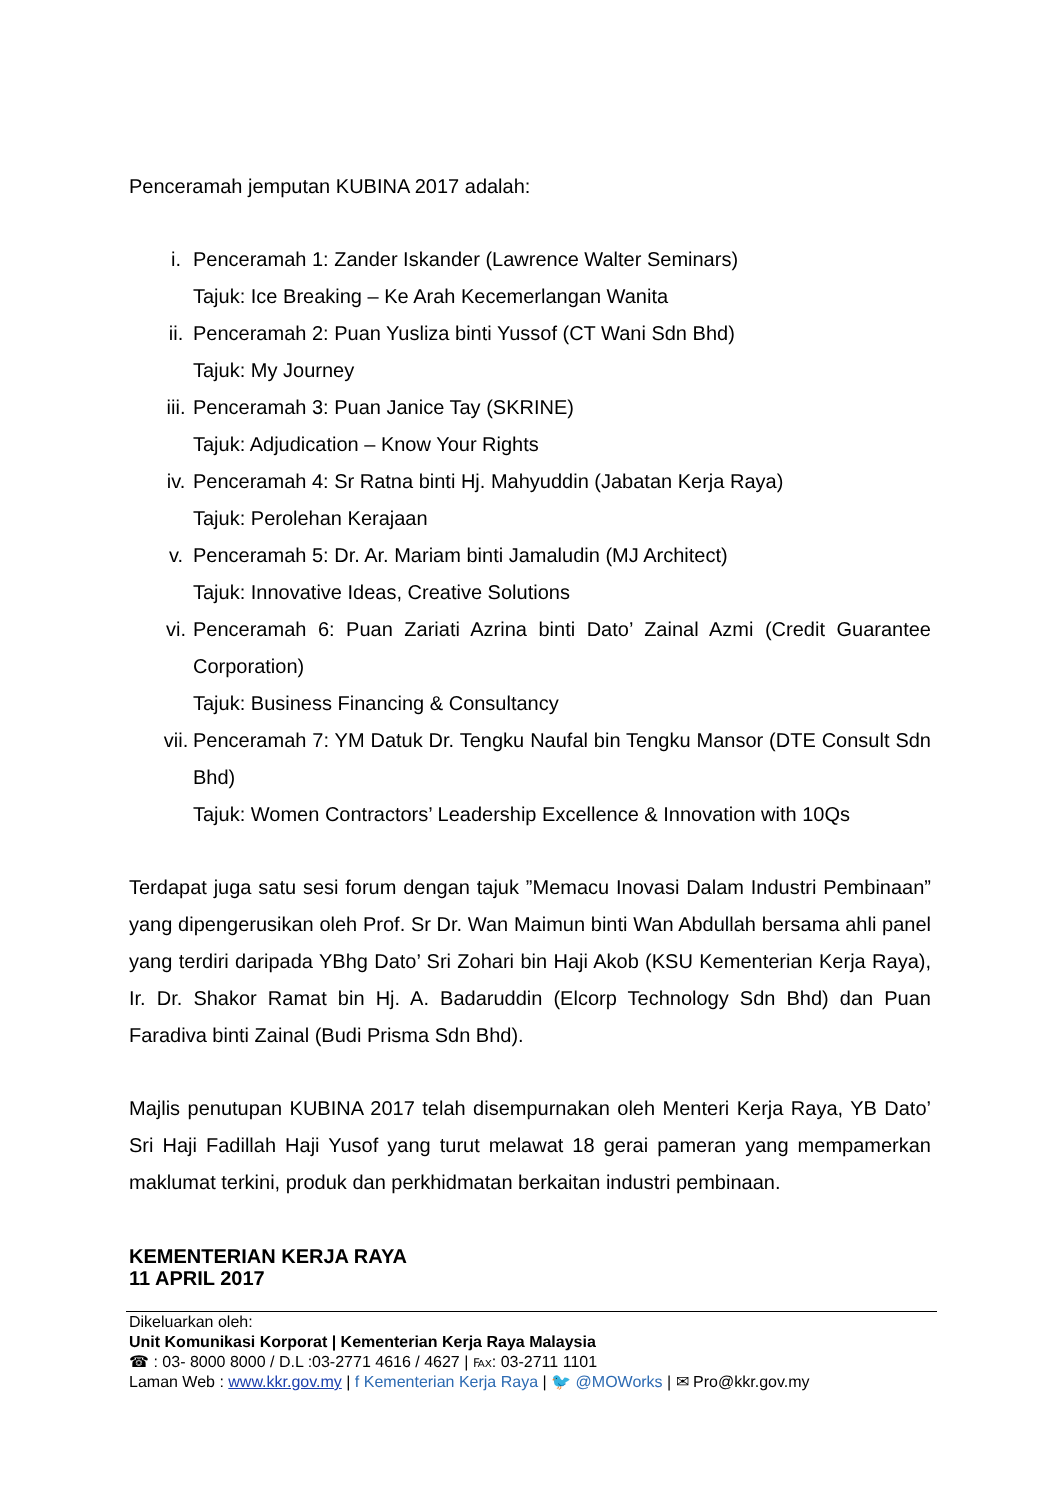Penceramah jemputan KUBINA 2017 adalah:
i. Penceramah 1: Zander Iskander (Lawrence Walter Seminars)
Tajuk: Ice Breaking – Ke Arah Kecemerlangan Wanita
ii. Penceramah 2: Puan Yusliza binti Yussof (CT Wani Sdn Bhd)
Tajuk: My Journey
iii. Penceramah 3: Puan Janice Tay (SKRINE)
Tajuk: Adjudication – Know Your Rights
iv. Penceramah 4: Sr Ratna binti Hj. Mahyuddin (Jabatan Kerja Raya)
Tajuk: Perolehan Kerajaan
v. Penceramah 5: Dr. Ar. Mariam binti Jamaludin (MJ Architect)
Tajuk: Innovative Ideas, Creative Solutions
vi. Penceramah 6: Puan Zariati Azrina binti Dato’ Zainal Azmi (Credit Guarantee Corporation)
Tajuk: Business Financing & Consultancy
vii. Penceramah 7: YM Datuk Dr. Tengku Naufal bin Tengku Mansor (DTE Consult Sdn Bhd)
Tajuk: Women Contractors’ Leadership Excellence & Innovation with 10Qs
Terdapat juga satu sesi forum dengan tajuk ”Memacu Inovasi Dalam Industri Pembinaan” yang dipengerusikan oleh Prof. Sr Dr. Wan Maimun binti Wan Abdullah bersama ahli panel yang terdiri daripada YBhg Dato’ Sri Zohari bin Haji Akob (KSU Kementerian Kerja Raya), Ir. Dr. Shakor Ramat bin Hj. A. Badaruddin (Elcorp Technology Sdn Bhd) dan Puan Faradiva binti Zainal (Budi Prisma Sdn Bhd).
Majlis penutupan KUBINA 2017 telah disempurnakan oleh Menteri Kerja Raya, YB Dato’ Sri Haji Fadillah Haji Yusof yang turut melawat 18 gerai pameran yang mempamerkan maklumat terkini, produk dan perkhidmatan berkaitan industri pembinaan.
KEMENTERIAN KERJA RAYA
11 APRIL 2017
Dikeluarkan oleh:
Unit Komunikasi Korporat | Kementerian Kerja Raya Malaysia
☎ : 03- 8000 8000 / D.L :03-2771 4616 / 4627 | ℻: 03-2711 1101
Laman Web : www.kkr.gov.my | f Kementerian Kerja Raya | 🐦 @MOWorks | ✉ Pro@kkr.gov.my